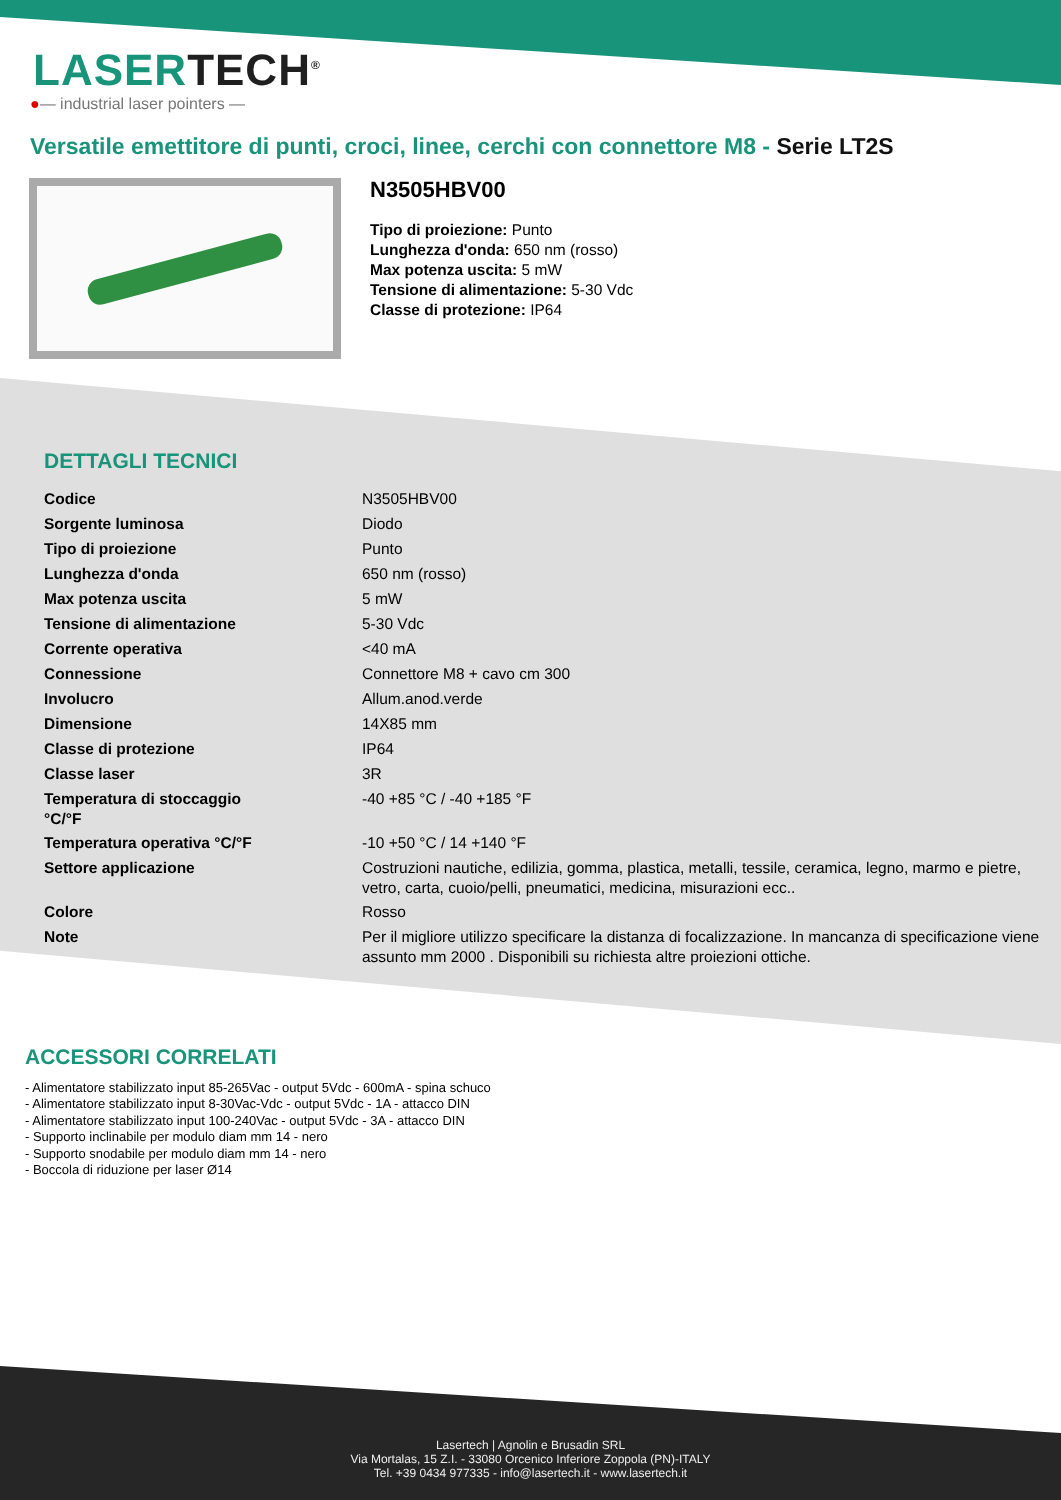LASERTECH<sup>®</sup>
●— industrial laser pointers —
Versatile emettitore di punti, croci, linee, cerchi con connettore M8 - Serie LT2S
N3505HBV00
Tipo di proiezione: Punto
Lunghezza d'onda: 650 nm (rosso)
Max potenza uscita: 5 mW
Tensione di alimentazione: 5-30 Vdc
Classe di protezione: IP64
DETTAGLI TECNICI
| Codice | N3505HBV00 |
| Sorgente luminosa | Diodo |
| Tipo di proiezione | Punto |
| Lunghezza d'onda | 650 nm (rosso) |
| Max potenza uscita | 5 mW |
| Tensione di alimentazione | 5-30 Vdc |
| Corrente operativa | <40 mA |
| Connessione | Connettore M8 + cavo cm 300 |
| Involucro | Allum.anod.verde |
| Dimensione | 14X85 mm |
| Classe di protezione | IP64 |
| Classe laser | 3R |
| Temperatura di stoccaggio °C/°F | -40 +85 °C / -40 +185 °F |
| Temperatura operativa °C/°F | -10 +50 °C / 14 +140 °F |
| Settore applicazione | Costruzioni nautiche, edilizia, gomma, plastica, metalli, tessile, ceramica, legno, marmo e pietre, vetro, carta, cuoio/pelli, pneumatici, medicina, misurazioni ecc.. |
| Colore | Rosso |
| Note | Per il migliore utilizzo specificare la distanza di focalizzazione. In mancanza di specificazione viene assunto mm 2000 . Disponibili su richiesta altre proiezioni ottiche. |
ACCESSORI CORRELATI
- Alimentatore stabilizzato input 85-265Vac - output 5Vdc - 600mA - spina schuco
- Alimentatore stabilizzato input 8-30Vac-Vdc - output 5Vdc - 1A - attacco DIN
- Alimentatore stabilizzato input 100-240Vac - output 5Vdc - 3A - attacco DIN
- Supporto inclinabile per modulo diam mm 14 - nero
- Supporto snodabile per modulo diam mm 14 - nero
- Boccola di riduzione per laser Ø14
Lasertech | Agnolin e Brusadin SRL
Via Mortalas, 15 Z.I. - 33080 Orcenico Inferiore Zoppola (PN)-ITALY
Tel. +39 0434 977335 - info@lasertech.it - www.lasertech.it